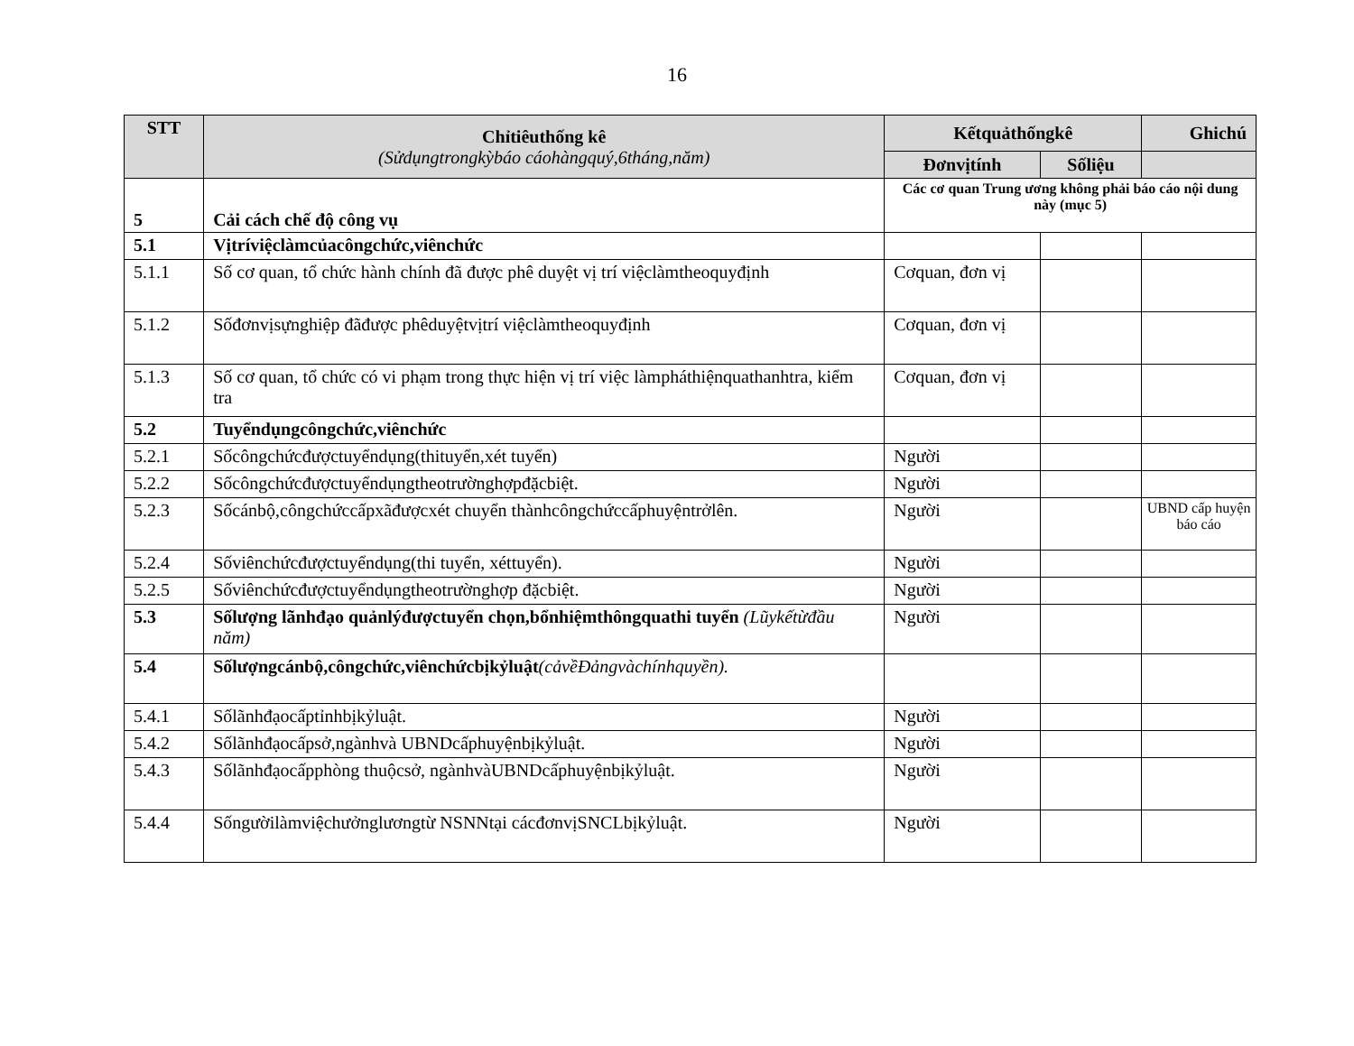16
| STT | Chỉtiêuthống kê (Sửdụngtrongkỳbáo cáohàngquý,6tháng,năm) | Kếtquảthốngkê | | Ghichú |
| --- | --- | --- | --- | --- |
| | | Đơnvịtính | Sốliệu | |
| 5 | Cải cách chế độ công vụ | Các cơ quan Trung ương không phải báo cáo nội dung này (mục 5) | | |
| 5.1 | Vịtríviệclàmcủacôngchức,viênchức | | | |
| 5.1.1 | Số cơ quan, tổ chức hành chính đã được phê duyệt vị trí việclàmtheoquyđịnh | Cơquan, đơn vị | | |
| 5.1.2 | Sốđơnvịsựnghiệp đãđược phêduyệtvịtrí việclàmtheoquyđịnh | Cơquan, đơn vị | | |
| 5.1.3 | Số cơ quan, tổ chức có vi phạm trong thực hiện vị trí việc làmpháthiệnquathanhtra, kiểm tra | Cơquan, đơn vị | | |
| 5.2 | Tuyểndụngcôngchức,viênchức | | | |
| 5.2.1 | Sốcôngchứcđượctuyểndụng(thituyển,xét tuyển) | Người | | |
| 5.2.2 | Sốcôngchứcđượctuyểndụngtheotrườnghợpđặcbiệt. | Người | | |
| 5.2.3 | Sốcánbộ,côngchứccấpxãđượcxét chuyển thànhcôngchứccấphuyệntrởlên. | Người | | UBND cấp huyện báo cáo |
| 5.2.4 | Sốviênchứcđượctuyểndụng(thi tuyển, xéttuyển). | Người | | |
| 5.2.5 | Sốviênchứcđượctuyểndụngtheotrườnghợp đặcbiệt. | Người | | |
| 5.3 | Sốlượng lãnhđạo quảnlýđượctuyển chọn,bổnhiệmthôngquathi tuyển (Lũykếtừđầu năm) | Người | | |
| 5.4 | Sốlượngcánbộ,côngchức,viênchứcbịkỷluật (cảvềĐảngvàchínhquyền). | | | |
| 5.4.1 | Sốlãnhđạocấptỉnhbịkỷluật. | Người | | |
| 5.4.2 | Sốlãnhđạocấpsở,ngànhvà UBNDcấphuyệnbịkỷluật. | Người | | |
| 5.4.3 | Sốlãnhđạocấpphòng thuộcsở, ngànhvàUBNDcấphuyệnbịkỷluật. | Người | | |
| 5.4.4 | Sốngườilàmviệchưởnglươngtừ NSNNtại cácđơnvịSNCLbịkỷluật. | Người | | |